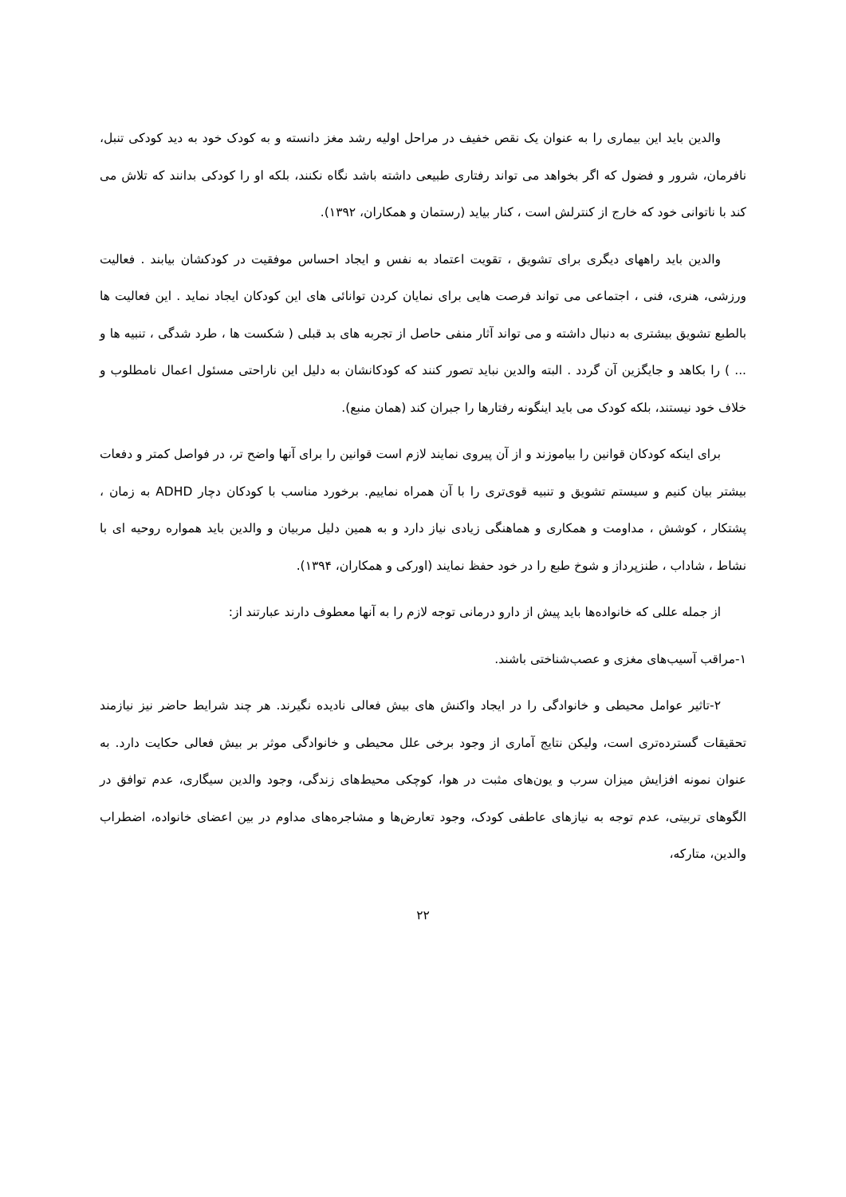والدین باید این بیماری را به عنوان یک نقص خفیف در مراحل اولیه رشد مغز دانسته و به کودک خود به دید کودکی تنبل، نافرمان، شرور و فضول که اگر بخواهد می تواند رفتاری طبیعی داشته باشد نگاه نکنند، بلکه او را کودکی بدانند که تلاش می کند با ناتوانی خود که خارج از کنترلش است ، کنار بیاید (رستمان و همکاران، ۱۳۹۲).
والدین باید راههای دیگری برای تشویق ، تقویت اعتماد به نفس و ایجاد احساس موفقیت در کودکشان بیابند . فعالیت ورزشی، هنری، فنی ، اجتماعی می تواند فرصت هایی برای نمایان کردن توانائی های این کودکان ایجاد نماید . این فعالیت ها بالطبع تشویق بیشتری به دنبال داشته و می تواند آثار منفی حاصل از تجربه های بد قبلی ( شکست ها ، طرد شدگی ، تنبیه ها و ... ) را بکاهد و جایگزین آن گردد . البته والدین نباید تصور کنند که کودکانشان به دلیل این ناراحتی مسئول اعمال نامطلوب و خلاف خود نیستند، بلکه کودک می باید اینگونه رفتارها را جبران کند (همان منبع).
برای اینکه کودکان قوانین را بیاموزند و از آن پیروی نمایند لازم است قوانین را برای آنها واضح تر، در فواصل کمتر و دفعات بیشتر بیان کنیم و سیستم تشویق و تنبیه قوی‌تری را با آن همراه نماییم. برخورد مناسب با کودکان دچار ADHD به زمان ، پشتکار ، کوشش ، مداومت و همکاری و هماهنگی زیادی نیاز دارد و به همین دلیل مربیان و والدین باید همواره روحیه ای با نشاط ، شاداب ، طنزپرداز و شوخ طبع را در خود حفظ نمایند (اورکی و همکاران، ۱۳۹۴).
از جمله عللی که خانواده‌ها باید پیش از دارو درمانی توجه لازم را به آنها معطوف دارند عبارتند از:
۱-مراقب آسیب‌های مغزی و عصب‌شناختی باشند.
۲-تاثیر عوامل محیطی و خانوادگی را در ایجاد واکنش های بیش فعالی نادیده نگیرند. هر چند شرایط حاضر نیز نیازمند تحقیقات گسترده‌تری است، ولیکن نتایج آماری از وجود برخی علل محیطی و خانوادگی موثر بر بیش فعالی حکایت دارد. به عنوان نمونه افزایش میزان سرب و یون‌های مثبت در هوا، کوچکی محیط‌های زندگی، وجود والدین سیگاری، عدم توافق در الگوهای تربیتی، عدم توجه به نیازهای عاطفی کودک، وجود تعارض‌ها و مشاجره‌های مداوم در بین اعضای خانواده، اضطراب والدین، متارکه،
۲۲